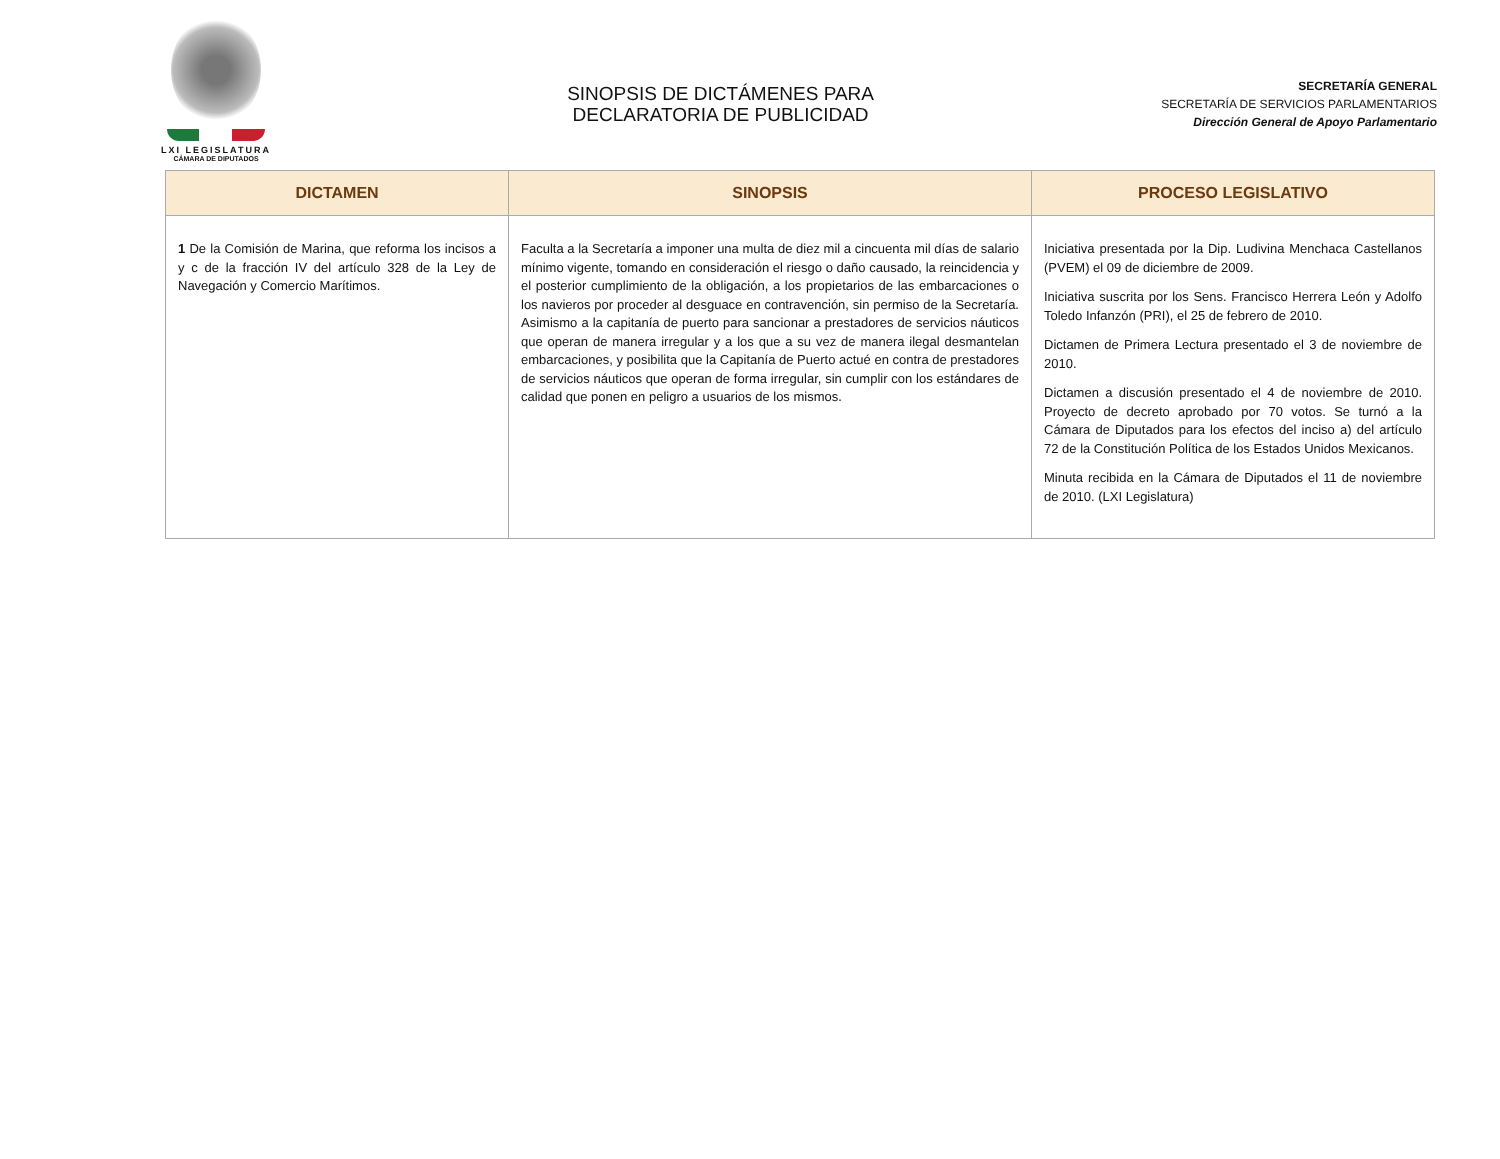LXI LEGISLATURA
CÁMARA DE DIPUTADOS
SINOPSIS DE DICTÁMENES PARA
DECLARATORIA DE PUBLICIDAD
SECRETARÍA GENERAL
SECRETARÍA DE SERVICIOS PARLAMENTARIOS
Dirección General de Apoyo Parlamentario
| DICTAMEN | SINOPSIS | PROCESO LEGISLATIVO |
| --- | --- | --- |
| 1 De la Comisión de Marina, que reforma los incisos a y c de la fracción IV del artículo 328 de la Ley de Navegación y Comercio Marítimos. | Faculta a la Secretaría a imponer una multa de diez mil a cincuenta mil días de salario mínimo vigente, tomando en consideración el riesgo o daño causado, la reincidencia y el posterior cumplimiento de la obligación, a los propietarios de las embarcaciones o los navieros por proceder al desguace en contravención, sin permiso de la Secretaría. Asimismo a la capitanía de puerto para sancionar a prestadores de servicios náuticos que operan de manera irregular y a los que a su vez de manera ilegal desmantelan embarcaciones, y posibilita que la Capitanía de Puerto actué en contra de prestadores de servicios náuticos que operan de forma irregular, sin cumplir con los estándares de calidad que ponen en peligro a usuarios de los mismos. | Iniciativa presentada por la Dip. Ludivina Menchaca Castellanos (PVEM) el 09 de diciembre de 2009. Iniciativa suscrita por los Sens. Francisco Herrera León y Adolfo Toledo Infanzón (PRI), el 25 de febrero de 2010. Dictamen de Primera Lectura presentado el 3 de noviembre de 2010. Dictamen a discusión presentado el 4 de noviembre de 2010. Proyecto de decreto aprobado por 70 votos. Se turnó a la Cámara de Diputados para los efectos del inciso a) del artículo 72 de la Constitución Política de los Estados Unidos Mexicanos. Minuta recibida en la Cámara de Diputados el 11 de noviembre de 2010. (LXI Legislatura) |